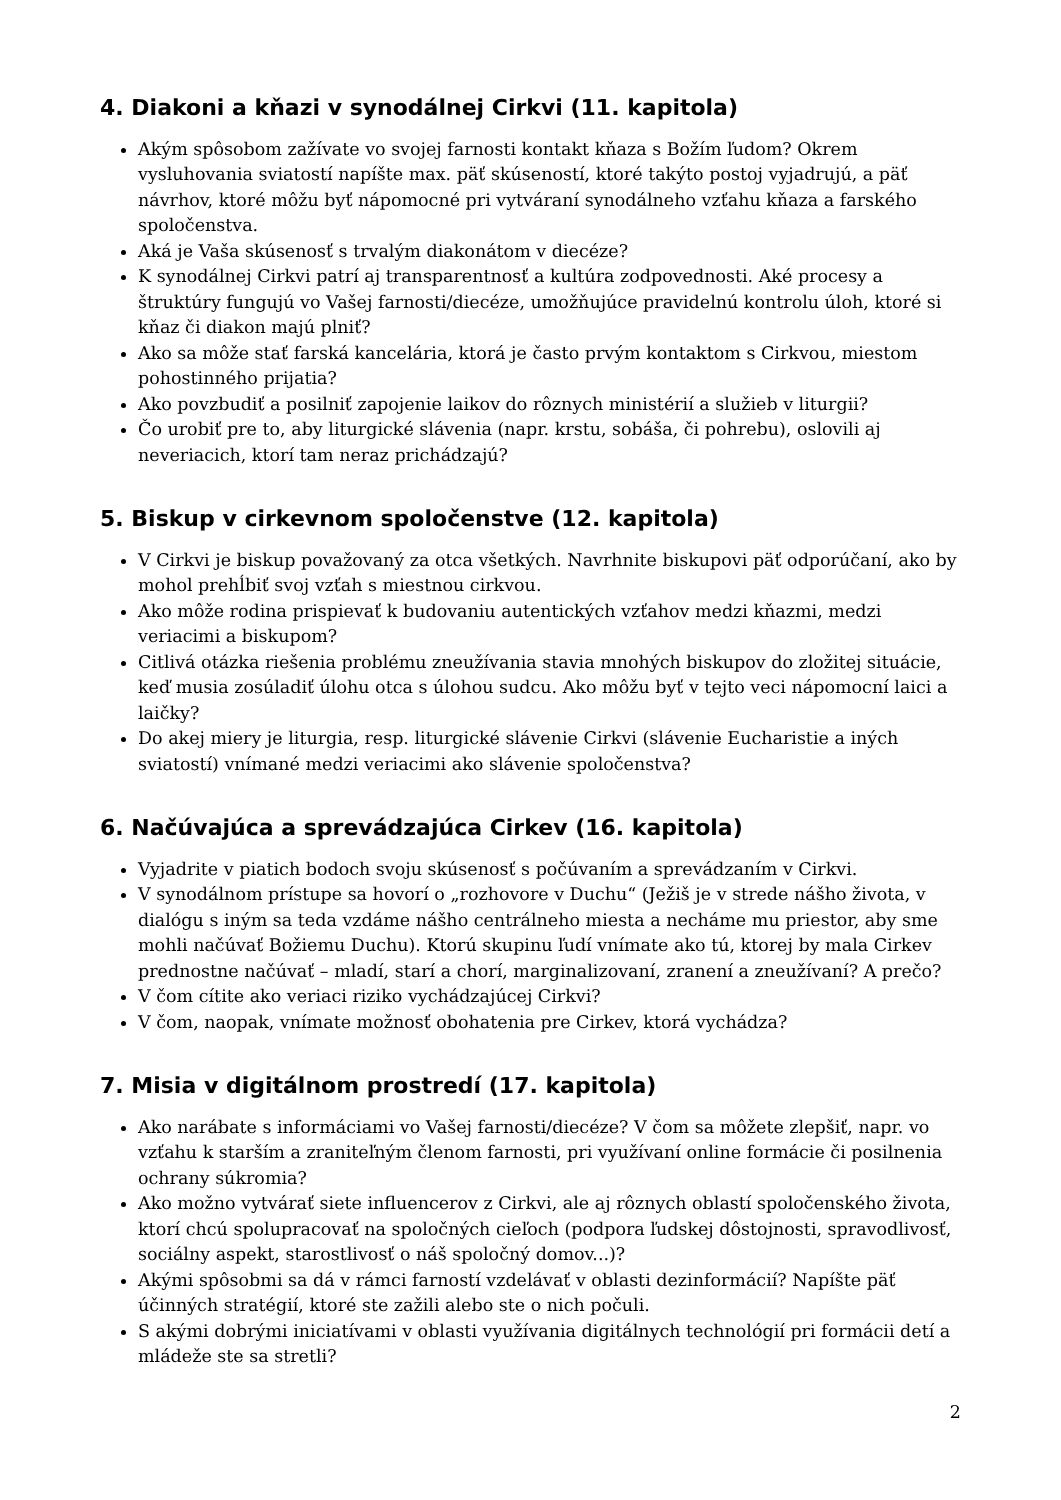4. Diakoni a kňazi v synodálnej Cirkvi (11. kapitola)
Akým spôsobom zažívate vo svojej farnosti kontakt kňaza s Božím ľudom? Okrem vysluhovania sviatostí napíšte max. päť skúseností, ktoré takýto postoj vyjadrujú, a päť návrhov, ktoré môžu byť nápomocné pri vytváraní synodálneho vzťahu kňaza a farského spoločenstva.
Aká je Vaša skúsenosť s trvalým diakonátom v diecéze?
K synodálnej Cirkvi patrí aj transparentnosť a kultúra zodpovednosti. Aké procesy a štruktúry fungujú vo Vašej farnosti/diecéze, umožňujúce pravidelnú kontrolu úloh, ktoré si kňaz či diakon majú plniť?
Ako sa môže stať farská kancelária, ktorá je často prvým kontaktom s Cirkvou, miestom pohostinného prijatia?
Ako povzbudiť a posilniť zapojenie laikov do rôznych ministérií a služieb v liturgii?
Čo urobiť pre to, aby liturgické slávenia (napr. krstu, sobáša, či pohrebu), oslovili aj neveriacich, ktorí tam neraz prichádzajú?
5. Biskup v cirkevnom spoločenstve (12. kapitola)
V Cirkvi je biskup považovaný za otca všetkých. Navrhnite biskupovi päť odporúčaní, ako by mohol prehĺbiť svoj vzťah s miestnou cirkvou.
Ako môže rodina prispievať k budovaniu autentických vzťahov medzi kňazmi, medzi veriacimi a biskupom?
Citlivá otázka riešenia problému zneužívania stavia mnohých biskupov do zložitej situácie, keď musia zosúladiť úlohu otca s úlohou sudcu. Ako môžu byť v tejto veci nápomocní laici a laičky?
Do akej miery je liturgia, resp. liturgické slávenie Cirkvi (slávenie Eucharistie a iných sviatostí) vnímané medzi veriacimi ako slávenie spoločenstva?
6. Načúvajúca a sprevádzajúca Cirkev (16. kapitola)
Vyjadrite v piatich bodoch svoju skúsenosť s počúvaním a sprevádzaním v Cirkvi.
V synodálnom prístupe sa hovorí o „rozhovore v Duchu“ (Ježiš je v strede nášho života, v dialógu s iným sa teda vzdáme nášho centrálneho miesta a necháme mu priestor, aby sme mohli načúvať Božiemu Duchu). Ktorú skupinu ľudí vnímate ako tú, ktorej by mala Cirkev prednostne načúvať – mladí, starí a chorí, marginalizovaní, zranení a zneužívaní? A prečo?
V čom cítite ako veriaci riziko vychádzajúcej Cirkvi?
V čom, naopak, vnímate možnosť obohatenia pre Cirkev, ktorá vychádza?
7. Misia v digitálnom prostredí (17. kapitola)
Ako narábate s informáciami vo Vašej farnosti/diecéze? V čom sa môžete zlepšiť, napr. vo vzťahu k starším a zraniteľným členom farnosti, pri využívaní online formácie či posilnenia ochrany súkromia?
Ako možno vytvárať siete influencerov z Cirkvi, ale aj rôznych oblastí spoločenského života, ktorí chcú spolupracovať na spoločných cieľoch (podpora ľudskej dôstojnosti, spravodlivosť, sociálny aspekt, starostlivosť o náš spoločný domov...)?
Akými spôsobmi sa dá v rámci farností vzdelávať v oblasti dezinformácií? Napíšte päť účinných stratégií, ktoré ste zažili alebo ste o nich počuli.
S akými dobrými iniciatívami v oblasti využívania digitálnych technológií pri formácii detí a mládeže ste sa stretli?
2